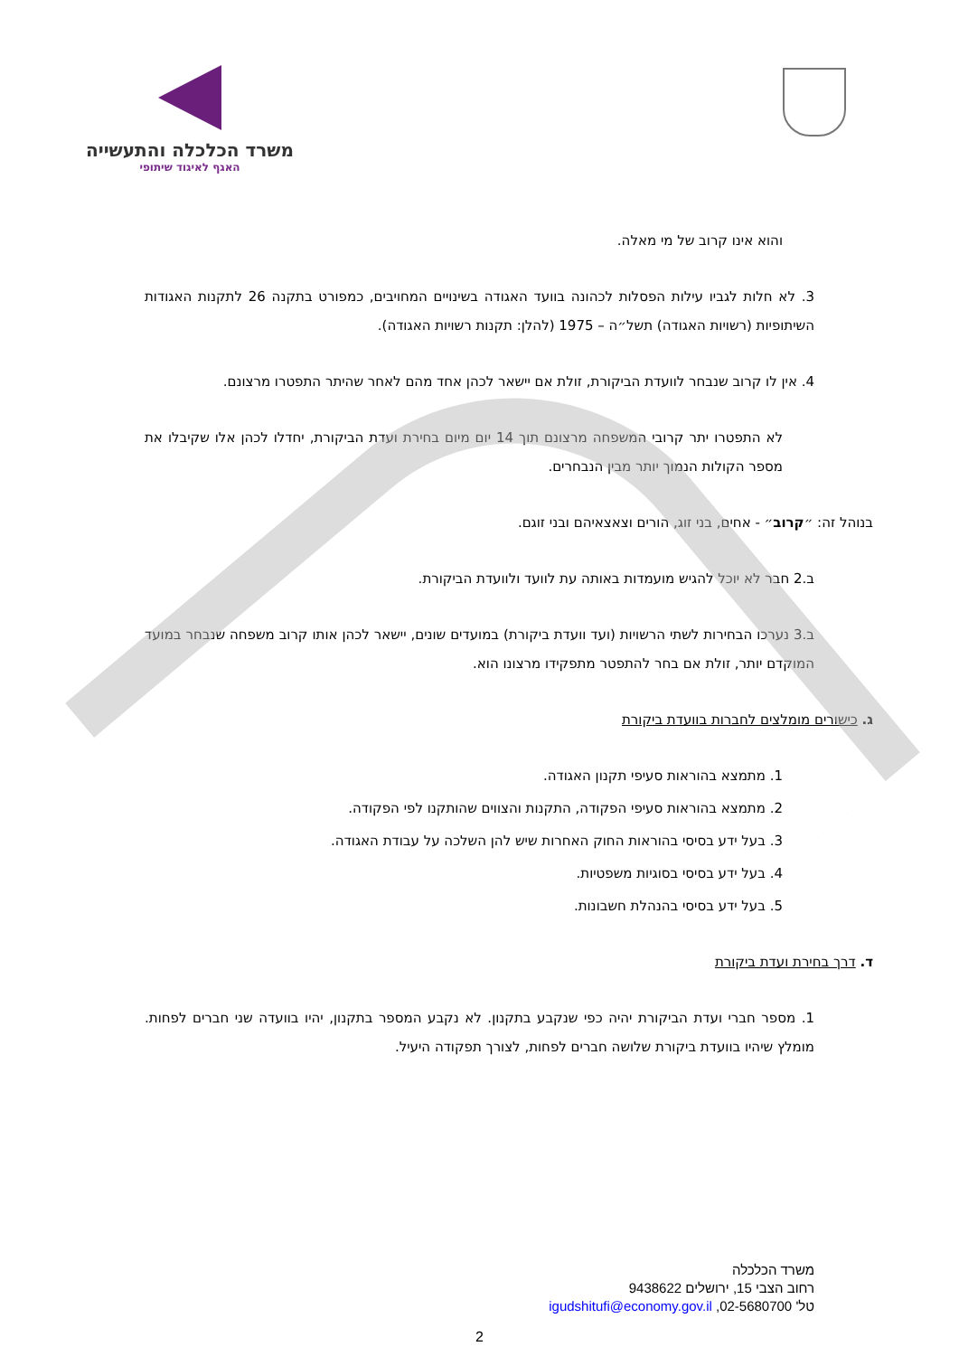משרד הכלכלה והתעשייה
האגף לאיגוד שיתופי
והוא אינו קרוב של מי מאלה.
3. לא חלות לגביו עילות הפסלות לכהונה בוועד האגודה בשינויים המחויבים, כמפורט בתקנה 26 לתקנות האגודות השיתופיות (רשויות האגודה) תשל״ה – 1975 (להלן: תקנות רשויות האגודה).
4. אין לו קרוב שנבחר לוועדת הביקורת, זולת אם יישאר לכהן אחד מהם לאחר שהיתר התפטרו מרצונם.
לא התפטרו יתר קרובי המשפחה מרצונם תוך 14 יום מיום בחירת ועדת הביקורת, יחדלו לכהן אלו שקיבלו את מספר הקולות הנמוך יותר מבין הנבחרים.
בנוהל זה: ״קרוב״ - אחים, בני זוג, הורים וצאצאיהם ובני זוגם.
ב.2 חבר לא יוכל להגיש מועמדות באותה עת לוועד ולוועדת הביקורת.
ב.3 נערכו הבחירות לשתי הרשויות (ועד וועדת ביקורת) במועדים שונים, יישאר לכהן אותו קרוב משפחה שנבחר במועד המוקדם יותר, זולת אם בחר להתפטר מתפקידו מרצונו הוא.
ג. כישורים מומלצים לחברות בוועדת ביקורת
1. מתמצא בהוראות סעיפי תקנון האגודה.
2. מתמצא בהוראות סעיפי הפקודה, התקנות והצווים שהותקנו לפי הפקודה.
3. בעל ידע בסיסי בהוראות החוק האחרות שיש להן השלכה על עבודת האגודה.
4. בעל ידע בסיסי בסוגיות משפטיות.
5. בעל ידע בסיסי בהנהלת חשבונות.
ד. דרך בחירת ועדת ביקורת
1. מספר חברי ועדת הביקורת יהיה כפי שנקבע בתקנון. לא נקבע המספר בתקנון, יהיו בוועדה שני חברים לפחות. מומלץ שיהיו בוועדת ביקורת שלושה חברים לפחות, לצורך תפקודה היעיל.
משרד הכלכלה
רחוב הצבי 15, ירושלים 9438622
טל' 02-5680700, igudshitufi@economy.gov.il
2